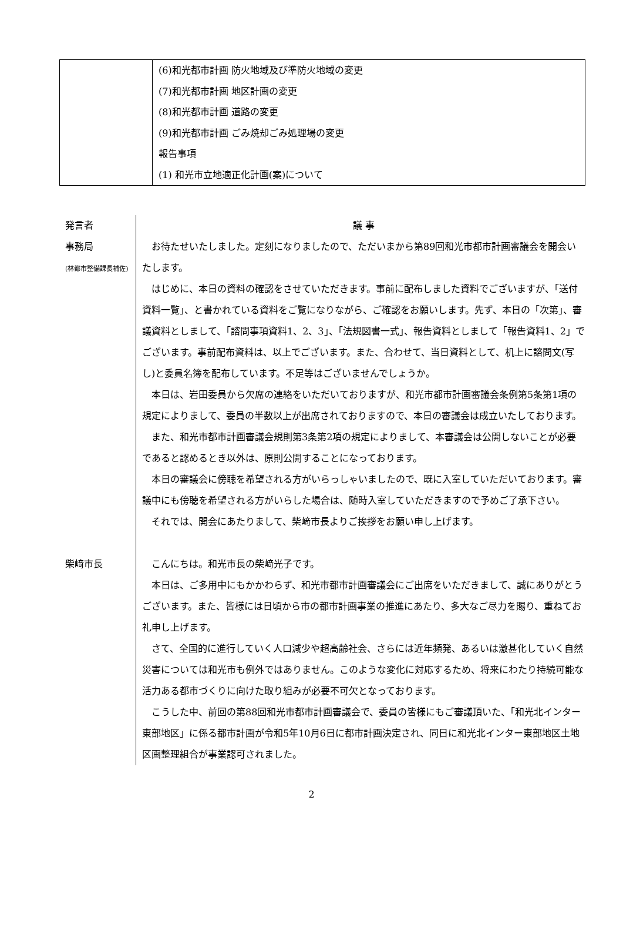| | (6)和光都市計画 防火地域及び準防火地域の変更 (7)和光都市計画 地区計画の変更 (8)和光都市計画 道路の変更 (9)和光都市計画 ごみ焼却ごみ処理場の変更 報告事項 (1) 和光市立地適正化計画(案)について |
発言者
議 事
事務局
(林都市整備課長補佐)
お待たせいたしました。定刻になりましたので、ただいまから第89回和光市都市計画審議会を開会いたします。
はじめに、本日の資料の確認をさせていただきます。事前に配布しました資料でございますが、「送付資料一覧」、と書かれている資料をご覧になりながら、ご確認をお願いします。先ず、本日の「次第」、審議資料としまして、「諮問事項資料1、2、3」、「法規図書一式」、報告資料としまして「報告資料1、2」でございます。事前配布資料は、以上でございます。また、合わせて、当日資料として、机上に諮問文(写し)と委員名簿を配布しています。不足等はございませんでしょうか。
本日は、岩田委員から欠席の連絡をいただいておりますが、和光市都市計画審議会条例第5条第1項の規定によりまして、委員の半数以上が出席されておりますので、本日の審議会は成立いたしております。
また、和光市都市計画審議会規則第3条第2項の規定によりまして、本審議会は公開しないことが必要であると認めるとき以外は、原則公開することになっております。
本日の審議会に傍聴を希望される方がいらっしゃいましたので、既に入室していただいております。審議中にも傍聴を希望される方がいらした場合は、随時入室していただきますので予めご了承下さい。
それでは、開会にあたりまして、柴﨑市長よりご挨拶をお願い申し上げます。
柴﨑市長
こんにちは。和光市長の柴﨑光子です。
本日は、ご多用中にもかかわらず、和光市都市計画審議会にご出席をいただきまして、誠にありがとうございます。また、皆様には日頃から市の都市計画事業の推進にあたり、多大なご尽力を賜り、重ねてお礼申し上げます。
さて、全国的に進行していく人口減少や超高齢社会、さらには近年頻発、あるいは激甚化していく自然災害については和光市も例外ではありません。このような変化に対応するため、将来にわたり持続可能な活力ある都市づくりに向けた取り組みが必要不可欠となっております。
こうした中、前回の第88回和光市都市計画審議会で、委員の皆様にもご審議頂いた、「和光北インター東部地区」に係る都市計画が令和5年10月6日に都市計画決定され、同日に和光北インター東部地区土地区画整理組合が事業認可されました。
2